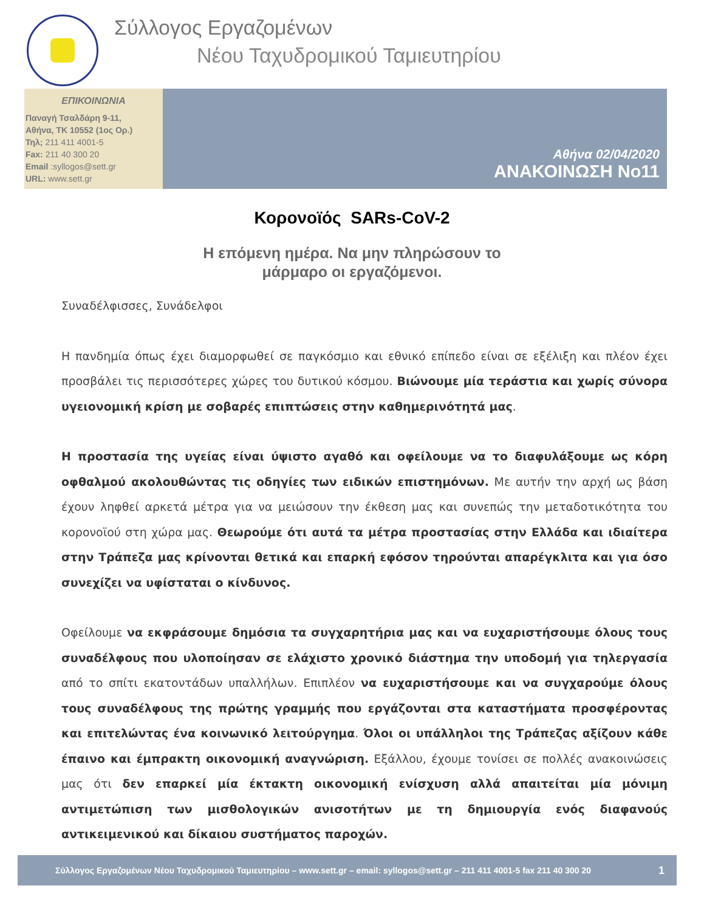Σύλλογος Εργαζομένων
Νέου Ταχυδρομικού Ταμιευτηρίου
ΕΠΙΚΟΙΝΩΝΙΑ
Παναγή Τσαλδάρη 9-11,
Αθήνα, ΤΚ 10552 (1ος Ορ.)
Τηλ; 211 411 4001-5
Fax: 211 40 300 20
Email :syllogos@sett.gr
URL: www.sett.gr
Αθήνα 02/04/2020
ΑΝΑΚΟΙΝΩΣΗ Νο11
Κορονοϊός SARs-CoV-2
Η επόμενη ημέρα. Να μην πληρώσουν το
μάρμαρο οι εργαζόμενοι.
Συναδέλφισσες, Συνάδελφοι
Η πανδημία όπως έχει διαμορφωθεί σε παγκόσμιο και εθνικό επίπεδο είναι σε εξέλιξη και πλέον έχει προσβάλει τις περισσότερες χώρες του δυτικού κόσμου. Βιώνουμε μία τεράστια και χωρίς σύνορα υγειονομική κρίση με σοβαρές επιπτώσεις στην καθημερινότητά μας.
Η προστασία της υγείας είναι ύψιστο αγαθό και οφείλουμε να το διαφυλάξουμε ως κόρη οφθαλμού ακολουθώντας τις οδηγίες των ειδικών επιστημόνων. Με αυτήν την αρχή ως βάση έχουν ληφθεί αρκετά μέτρα για να μειώσουν την έκθεση μας και συνεπώς την μεταδοτικότητα του κορονοϊού στη χώρα μας. Θεωρούμε ότι αυτά τα μέτρα προστασίας στην Ελλάδα και ιδιαίτερα στην Τράπεζα μας κρίνονται θετικά και επαρκή εφόσον τηρούνται απαρέγκλιτα και για όσο συνεχίζει να υφίσταται ο κίνδυνος.
Οφείλουμε να εκφράσουμε δημόσια τα συγχαρητήρια μας και να ευχαριστήσουμε όλους τους συναδέλφους που υλοποίησαν σε ελάχιστο χρονικό διάστημα την υποδομή για τηλεργασία από το σπίτι εκατοντάδων υπαλλήλων. Επιπλέον να ευχαριστήσουμε και να συγχαρούμε όλους τους συναδέλφους της πρώτης γραμμής που εργάζονται στα καταστήματα προσφέροντας και επιτελώντας ένα κοινωνικό λειτούργημα. Όλοι οι υπάλληλοι της Τράπεζας αξίζουν κάθε έπαινο και έμπρακτη οικονομική αναγνώριση. Εξάλλου, έχουμε τονίσει σε πολλές ανακοινώσεις μας ότι δεν επαρκεί μία έκτακτη οικονομική ενίσχυση αλλά απαιτείται μία μόνιμη αντιμετώπιση των μισθολογικών ανισοτήτων με τη δημιουργία ενός διαφανούς αντικειμενικού και δίκαιου συστήματος παροχών.
Σύλλογος Εργαζομένων Νέου Ταχυδρομικού Ταμιευτηρίου – www.sett.gr – email: syllogos@sett.gr – 211 411 4001-5 fax 211 40 300 20 1